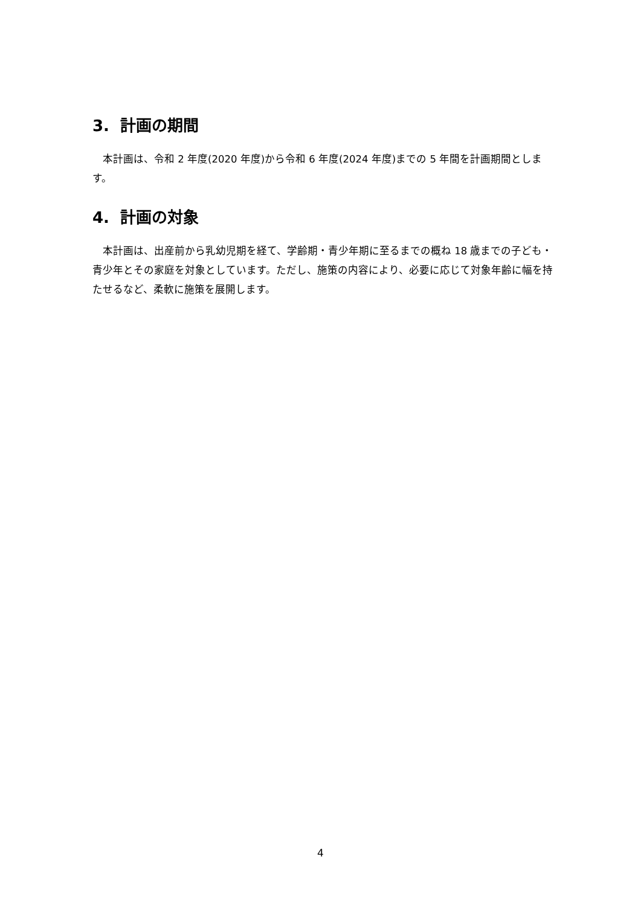3. 計画の期間
　本計画は、令和 2 年度(2020 年度)から令和 6 年度(2024 年度)までの 5 年間を計画期間とします。
4. 計画の対象
　本計画は、出産前から乳幼児期を経て、学齢期・青少年期に至るまでの概ね 18 歳までの子ども・青少年とその家庭を対象としています。ただし、施策の内容により、必要に応じて対象年齢に幅を持たせるなど、柔軟に施策を展開します。
4